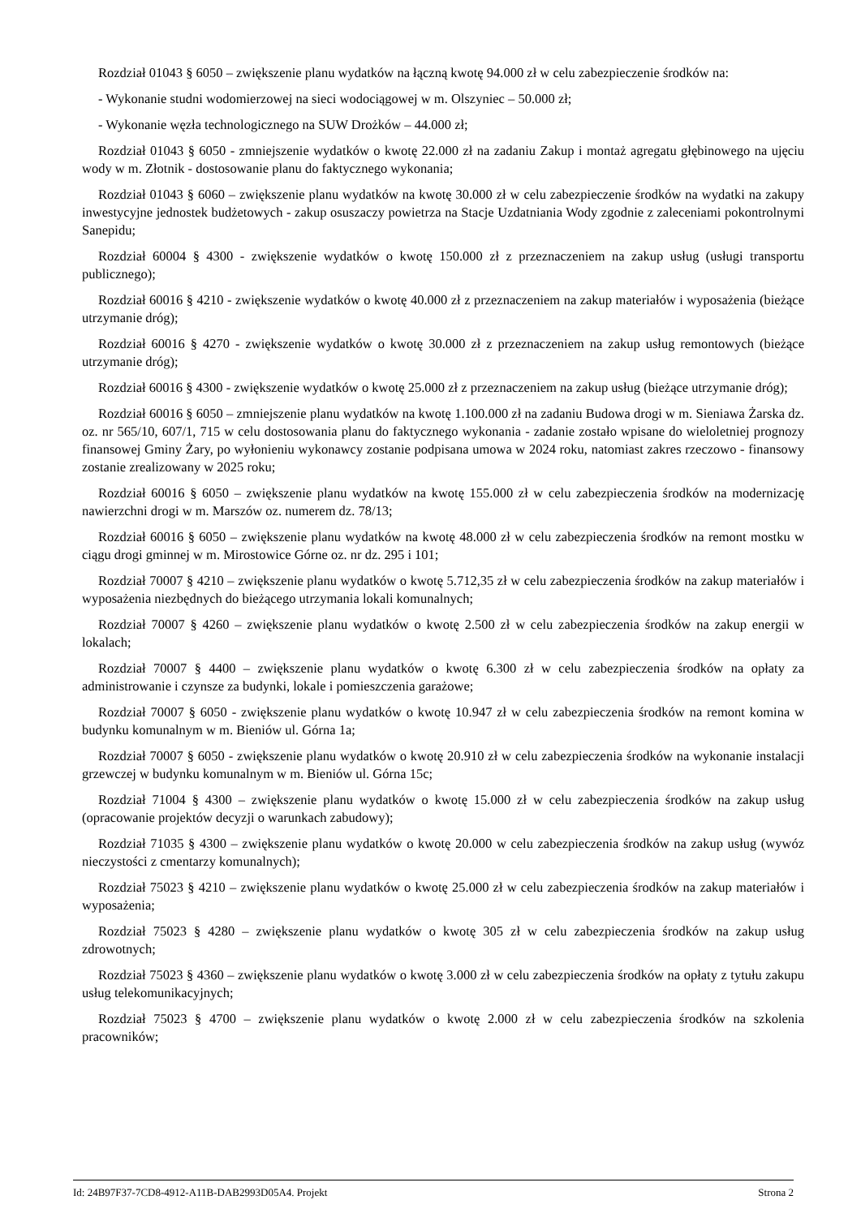Rozdział 01043 § 6050 – zwiększenie planu wydatków na łączną kwotę 94.000 zł w celu zabezpieczenie środków na:
- Wykonanie studni wodomierzowej na sieci wodociągowej w m. Olszyniec – 50.000 zł;
- Wykonanie węzła technologicznego na SUW Drożków – 44.000 zł;
Rozdział 01043 § 6050 - zmniejszenie wydatków o kwotę 22.000 zł na zadaniu Zakup i montaż agregatu głębinowego na ujęciu wody w m. Złotnik - dostosowanie planu do faktycznego wykonania;
Rozdział 01043 § 6060 – zwiększenie planu wydatków na kwotę 30.000 zł w celu zabezpieczenie środków na wydatki na zakupy inwestycyjne jednostek budżetowych - zakup osuszaczy powietrza na Stacje Uzdatniania Wody zgodnie z zaleceniami pokontrolnymi Sanepidu;
Rozdział 60004 § 4300 - zwiększenie wydatków o kwotę 150.000 zł z przeznaczeniem na zakup usług (usługi transportu publicznego);
Rozdział 60016 § 4210 - zwiększenie wydatków o kwotę 40.000 zł z przeznaczeniem na zakup materiałów i wyposażenia (bieżące utrzymanie dróg);
Rozdział 60016 § 4270 - zwiększenie wydatków o kwotę 30.000 zł z przeznaczeniem na zakup usług remontowych (bieżące utrzymanie dróg);
Rozdział 60016 § 4300 - zwiększenie wydatków o kwotę 25.000 zł z przeznaczeniem na zakup usług (bieżące utrzymanie dróg);
Rozdział 60016 § 6050 – zmniejszenie planu wydatków na kwotę 1.100.000 zł na zadaniu Budowa drogi w m. Sieniawa Żarska dz. oz. nr 565/10, 607/1, 715 w celu dostosowania planu do faktycznego wykonania - zadanie zostało wpisane do wieloletniej prognozy finansowej Gminy Żary, po wyłonieniu wykonawcy zostanie podpisana umowa w 2024 roku, natomiast zakres rzeczowo - finansowy zostanie zrealizowany w 2025 roku;
Rozdział 60016 § 6050 – zwiększenie planu wydatków na kwotę 155.000 zł w celu zabezpieczenia środków na modernizację nawierzchni drogi w m. Marszów oz. numerem dz. 78/13;
Rozdział 60016 § 6050 – zwiększenie planu wydatków na kwotę 48.000 zł w celu zabezpieczenia środków na remont mostku w ciągu drogi gminnej w m. Mirostowice Górne oz. nr dz. 295 i 101;
Rozdział 70007 § 4210 – zwiększenie planu wydatków o kwotę 5.712,35 zł w celu zabezpieczenia środków na zakup materiałów i wyposażenia niezbędnych do bieżącego utrzymania lokali komunalnych;
Rozdział 70007 § 4260 – zwiększenie planu wydatków o kwotę 2.500 zł w celu zabezpieczenia środków na zakup energii w lokalach;
Rozdział 70007 § 4400 – zwiększenie planu wydatków o kwotę 6.300 zł w celu zabezpieczenia środków na opłaty za administrowanie i czynsze za budynki, lokale i pomieszczenia garażowe;
Rozdział 70007 § 6050 - zwiększenie planu wydatków o kwotę 10.947 zł w celu zabezpieczenia środków na remont komina w budynku komunalnym w m. Bieniów ul. Górna 1a;
Rozdział 70007 § 6050 - zwiększenie planu wydatków o kwotę 20.910 zł w celu zabezpieczenia środków na wykonanie instalacji grzewczej w budynku komunalnym w m. Bieniów ul. Górna 15c;
Rozdział 71004 § 4300 – zwiększenie planu wydatków o kwotę 15.000 zł w celu zabezpieczenia środków na zakup usług (opracowanie projektów decyzji o warunkach zabudowy);
Rozdział 71035 § 4300 – zwiększenie planu wydatków o kwotę 20.000 w celu zabezpieczenia środków na zakup usług (wywóz nieczystości z cmentarzy komunalnych);
Rozdział 75023 § 4210 – zwiększenie planu wydatków o kwotę 25.000 zł w celu zabezpieczenia środków na zakup materiałów i wyposażenia;
Rozdział 75023 § 4280 – zwiększenie planu wydatków o kwotę 305 zł w celu zabezpieczenia środków na zakup usług zdrowotnych;
Rozdział 75023 § 4360 – zwiększenie planu wydatków o kwotę 3.000 zł w celu zabezpieczenia środków na opłaty z tytułu zakupu usług telekomunikacyjnych;
Rozdział 75023 § 4700 – zwiększenie planu wydatków o kwotę 2.000 zł w celu zabezpieczenia środków na szkolenia pracowników;
Id: 24B97F37-7CD8-4912-A11B-DAB2993D05A4. Projekt Strona 2